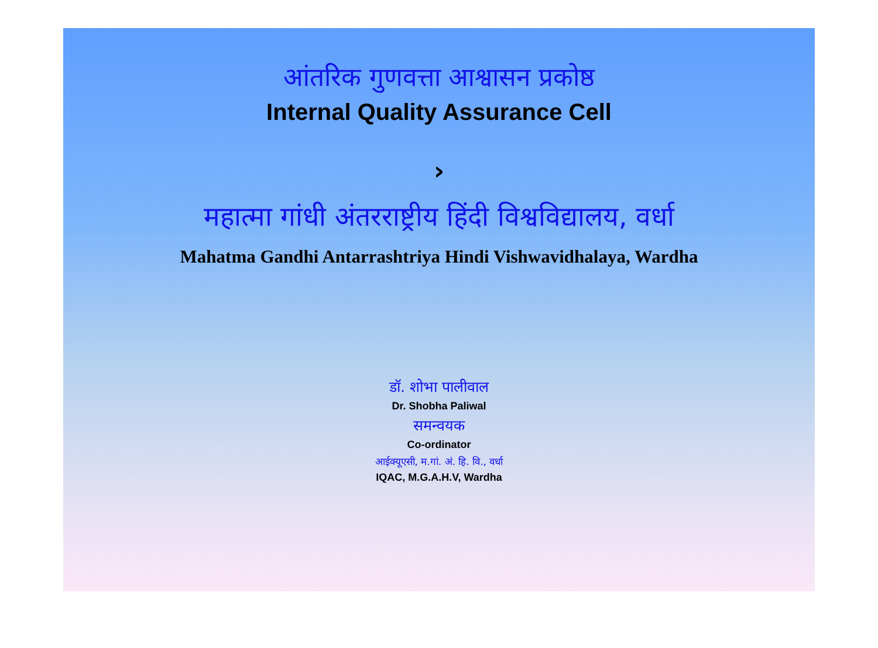आंतरिक गुणवत्ता आश्वासन प्रकोष्ठ
Internal Quality Assurance Cell
›
महात्मा गांधी अंतरराष्ट्रीय हिंदी विश्वविद्यालय, वर्धा
Mahatma Gandhi Antarrashtriya Hindi Vishwavidhalaya, Wardha
डॉ. शोभा पालीवाल
Dr. Shobha Paliwal
समन्वयक
Co-ordinator
आईक्यूएसी, म.गां. अं. हि. वि., वर्धा
IQAC, M.G.A.H.V, Wardha